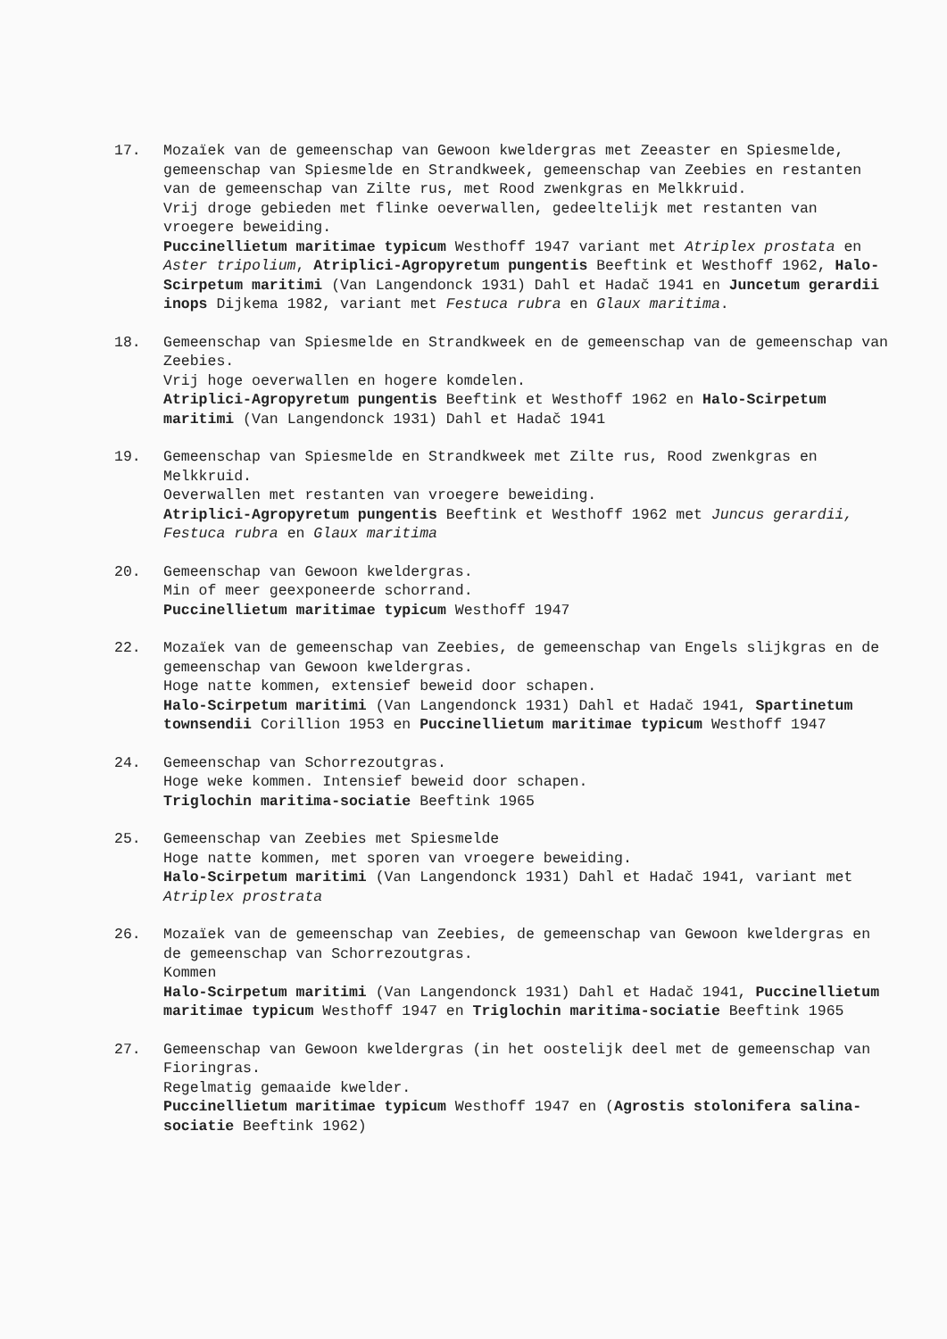17. Mozaïek van de gemeenschap van Gewoon kweldergras met Zeeaster en Spiesmelde, gemeenschap van Spiesmelde en Strandkweek, gemeenschap van Zeebies en restanten van de gemeenschap van Zilte rus, met Rood zwenkgras en Melkkruid.
Vrij droge gebieden met flinke oeverwallen, gedeeltelijk met restanten van vroegere beweiding.
Puccinellietum maritimae typicum Westhoff 1947 variant met Atriplex prostata en Aster tripolium, Atriplici-Agropyretum pungentis Beeftink et Westhoff 1962, Halo-Scirpetum maritimi (Van Langendonck 1931) Dahl et Hadač 1941 en Juncetum gerardii inops Dijkema 1982, variant met Festuca rubra en Glaux maritima.
18. Gemeenschap van Spiesmelde en Strandkweek en de gemeenschap van de gemeenschap van Zeebies.
Vrij hoge oeverwallen en hogere komdelen.
Atriplici-Agropyretum pungentis Beeftink et Westhoff 1962 en Halo-Scirpetum maritimi (Van Langendonck 1931) Dahl et Hadač 1941
19. Gemeenschap van Spiesmelde en Strandkweek met Zilte rus, Rood zwenkgras en Melkkruid.
Oeverwallen met restanten van vroegere beweiding.
Atriplici-Agropyretum pungentis Beeftink et Westhoff 1962 met Juncus gerardii, Festuca rubra en Glaux maritima
20. Gemeenschap van Gewoon kweldergras.
Min of meer geexponeerde schorrand.
Puccinellietum maritimae typicum Westhoff 1947
22. Mozaïek van de gemeenschap van Zeebies, de gemeenschap van Engels slijkgras en de gemeenschap van Gewoon kweldergras.
Hoge natte kommen, extensief beweid door schapen.
Halo-Scirpetum maritimi (Van Langendonck 1931) Dahl et Hadač 1941, Spartinetum townsendii Corillion 1953 en Puccinellietum maritimae typicum Westhoff 1947
24. Gemeenschap van Schorrezoutgras.
Hoge weke kommen. Intensief beweid door schapen.
Triglochin maritima-sociatie Beeftink 1965
25. Gemeenschap van Zeebies met Spiesmelde
Hoge natte kommen, met sporen van vroegere beweiding.
Halo-Scirpetum maritimi (Van Langendonck 1931) Dahl et Hadač 1941, variant met Atriplex prostrata
26. Mozaïek van de gemeenschap van Zeebies, de gemeenschap van Gewoon kweldergras en de gemeenschap van Schorrezoutgras.
Kommen
Halo-Scirpetum maritimi (Van Langendonck 1931) Dahl et Hadač 1941, Puccinellietum maritimae typicum Westhoff 1947 en Triglochin maritima-sociatie Beeftink 1965
27. Gemeenschap van Gewoon kweldergras (in het oostelijk deel met de gemeenschap van Fioringras.
Regelmatig gemaaide kwelder.
Puccinellietum maritimae typicum Westhoff 1947 en (Agrostis stolonifera salina-sociatie Beeftink 1962)